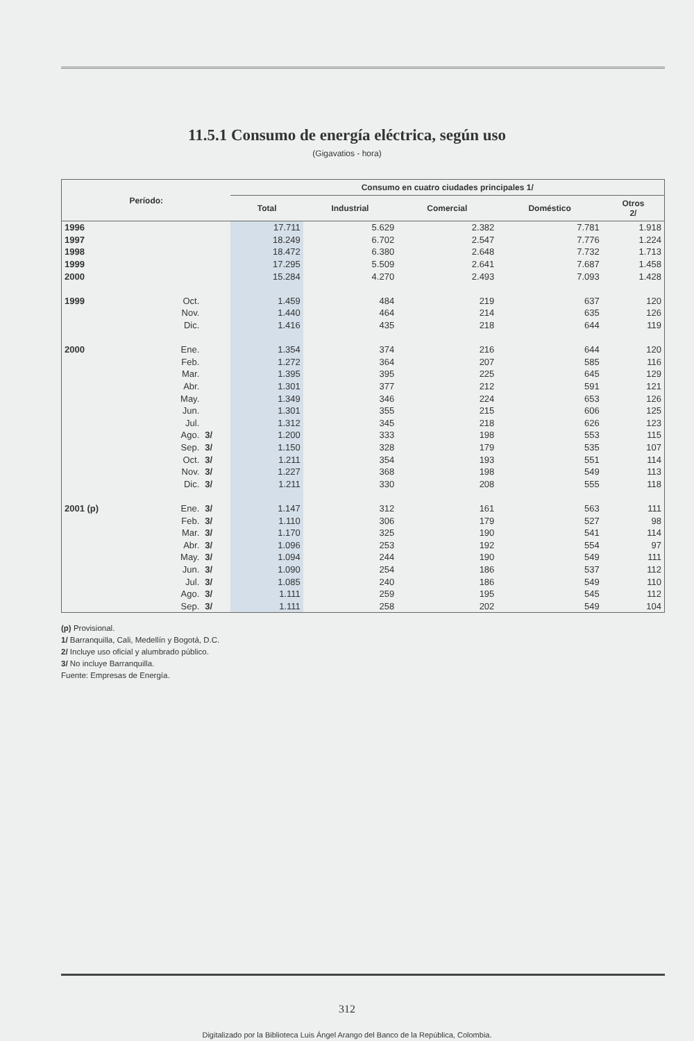11.5.1 Consumo de energía eléctrica, según uso
(Gigavatios - hora)
| Período: | | | Consumo en cuatro ciudades principales 1/ | | | | |
| --- | --- | --- | --- | --- | --- | --- | --- |
| | | | Total | Industrial | Comercial | Doméstico | Otros 2/ |
| 1996 | | | 17.711 | 5.629 | 2.382 | 7.781 | 1.918 |
| 1997 | | | 18.249 | 6.702 | 2.547 | 7.776 | 1.224 |
| 1998 | | | 18.472 | 6.380 | 2.648 | 7.732 | 1.713 |
| 1999 | | | 17.295 | 5.509 | 2.641 | 7.687 | 1.458 |
| 2000 | | | 15.284 | 4.270 | 2.493 | 7.093 | 1.428 |
| 1999 | Oct. | | 1.459 | 484 | 219 | 637 | 120 |
| | Nov. | | 1.440 | 464 | 214 | 635 | 126 |
| | Dic. | | 1.416 | 435 | 218 | 644 | 119 |
| 2000 | Ene. | | 1.354 | 374 | 216 | 644 | 120 |
| | Feb. | | 1.272 | 364 | 207 | 585 | 116 |
| | Mar. | | 1.395 | 395 | 225 | 645 | 129 |
| | Abr. | | 1.301 | 377 | 212 | 591 | 121 |
| | May. | | 1.349 | 346 | 224 | 653 | 126 |
| | Jun. | | 1.301 | 355 | 215 | 606 | 125 |
| | Jul. | | 1.312 | 345 | 218 | 626 | 123 |
| | Ago. | 3/ | 1.200 | 333 | 198 | 553 | 115 |
| | Sep. | 3/ | 1.150 | 328 | 179 | 535 | 107 |
| | Oct. | 3/ | 1.211 | 354 | 193 | 551 | 114 |
| | Nov. | 3/ | 1.227 | 368 | 198 | 549 | 113 |
| | Dic. | 3/ | 1.211 | 330 | 208 | 555 | 118 |
| 2001 (p) | Ene. | 3/ | 1.147 | 312 | 161 | 563 | 111 |
| | Feb. | 3/ | 1.110 | 306 | 179 | 527 | 98 |
| | Mar. | 3/ | 1.170 | 325 | 190 | 541 | 114 |
| | Abr. | 3/ | 1.096 | 253 | 192 | 554 | 97 |
| | May. | 3/ | 1.094 | 244 | 190 | 549 | 111 |
| | Jun. | 3/ | 1.090 | 254 | 186 | 537 | 112 |
| | Jul. | 3/ | 1.085 | 240 | 186 | 549 | 110 |
| | Ago. | 3/ | 1.111 | 259 | 195 | 545 | 112 |
| | Sep. | 3/ | 1.111 | 258 | 202 | 549 | 104 |
(p) Provisional.
1/ Barranquilla, Cali, Medellín y Bogotá, D.C.
2/ Incluye uso oficial y alumbrado público.
3/ No incluye Barranquilla.
Fuente: Empresas de Energía.
312
Digitalizado por la Biblioteca Luis Ángel Arango del Banco de la República, Colombia.